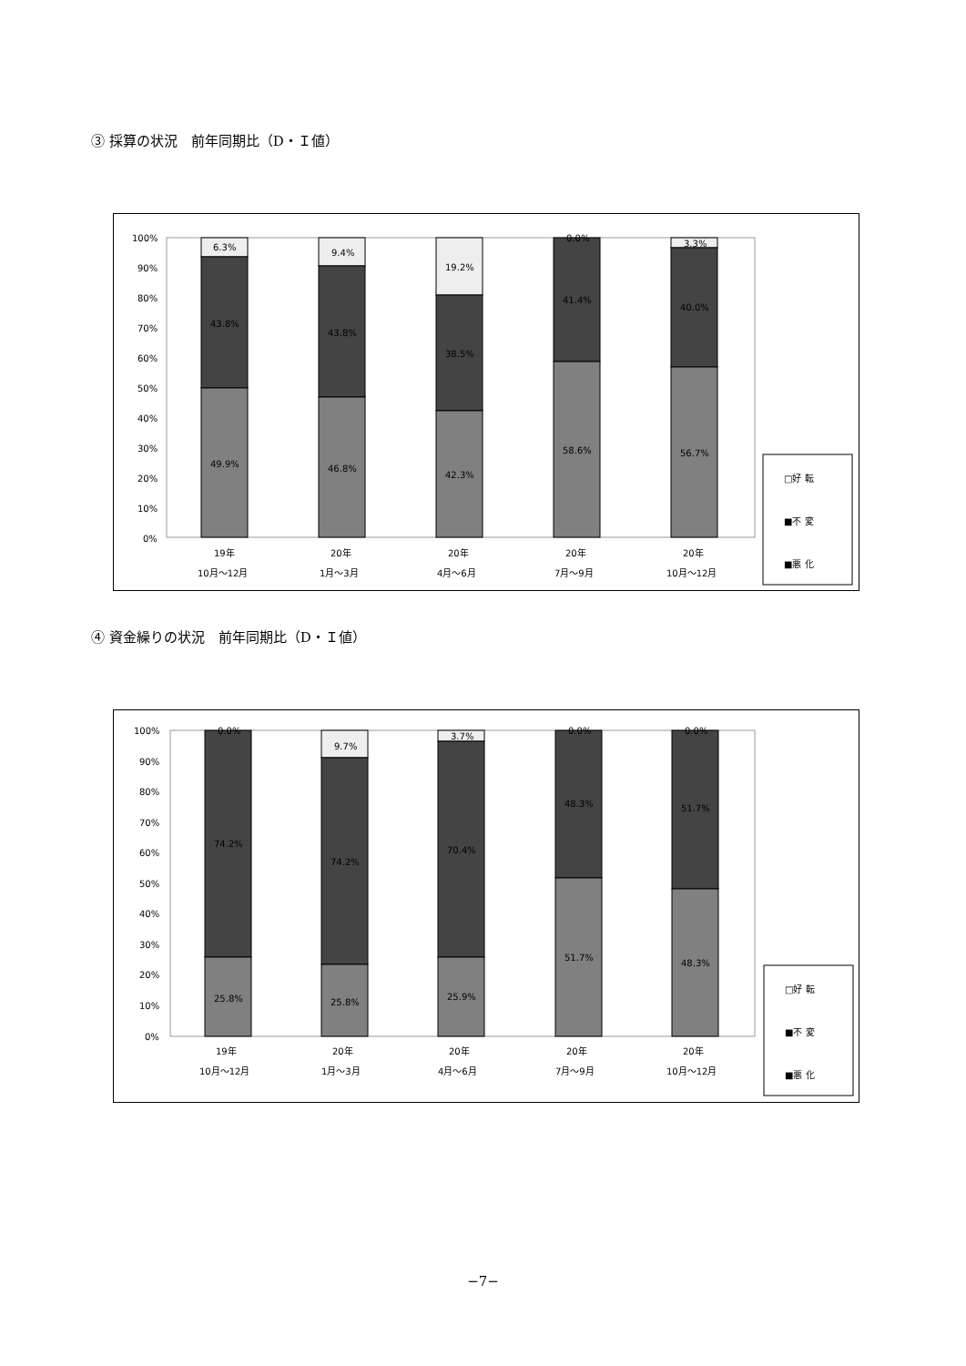③ 採算の状況　前年同期比（D・Ｉ値）
100%
90%
80%
70%
60%
50%
40%
30%
20%
10%
0%
6.3%
43.8%
49.9%
9.4%
43.8%
46.8%
19.2%
38.5%
42.3%
0.0%
41.4%
58.6%
3.3%
40.0%
56.7%
19年
10月～12月
20年
1月～3月
20年
4月～6月
20年
7月～9月
20年
10月～12月
□好 転
■不 変
■悪 化
④ 資金繰りの状況　前年同期比（D・Ｉ値）
100%
90%
80%
70%
60%
50%
40%
30%
20%
10%
0%
0.0%
74.2%
25.8%
9.7%
74.2%
25.8%
3.7%
70.4%
25.9%
0.0%
48.3%
51.7%
0.0%
51.7%
48.3%
19年
10月～12月
20年
1月～3月
20年
4月～6月
20年
7月～9月
20年
10月～12月
□好 転
■不 変
■悪 化
−7−